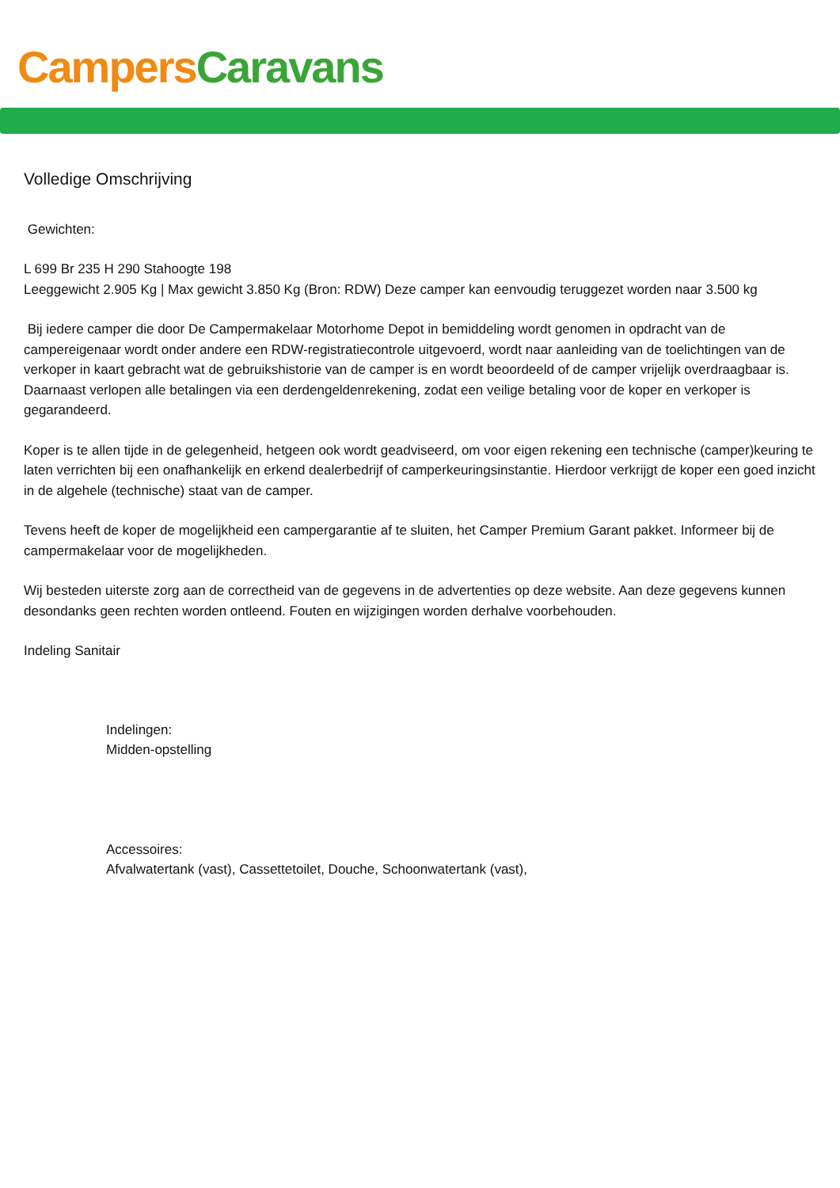Campers Caravans
Volledige Omschrijving
Gewichten:
L 699 Br 235 H 290 Stahoogte 198
Leeggewicht 2.905 Kg | Max gewicht 3.850 Kg (Bron: RDW) Deze camper kan eenvoudig teruggezet worden naar 3.500 kg
Bij iedere camper die door De Campermakelaar Motorhome Depot in bemiddeling wordt genomen in opdracht van de campereigenaar wordt onder andere een RDW-registratiecontrole uitgevoerd, wordt naar aanleiding van de toelichtingen van de verkoper in kaart gebracht wat de gebruikshistorie van de camper is en wordt beoordeeld of de camper vrijelijk overdraagbaar is. Daarnaast verlopen alle betalingen via een derdengeldenrekening, zodat een veilige betaling voor de koper en verkoper is gegarandeerd.
Koper is te allen tijde in de gelegenheid, hetgeen ook wordt geadviseerd, om voor eigen rekening een technische (camper)keuring te laten verrichten bij een onafhankelijk en erkend dealerbedrijf of camperkeuringsinstantie. Hierdoor verkrijgt de koper een goed inzicht in de algehele (technische) staat van de camper.
Tevens heeft de koper de mogelijkheid een campergarantie af te sluiten, het Camper Premium Garant pakket. Informeer bij de campermakelaar voor de mogelijkheden.
Wij besteden uiterste zorg aan de correctheid van de gegevens in de advertenties op deze website. Aan deze gegevens kunnen desondanks geen rechten worden ontleend. Fouten en wijzigingen worden derhalve voorbehouden.
Indeling Sanitair
Indelingen:
Midden-opstelling
Accessoires:
Afvalwatertank (vast), Cassettetoilet, Douche, Schoonwatertank (vast),